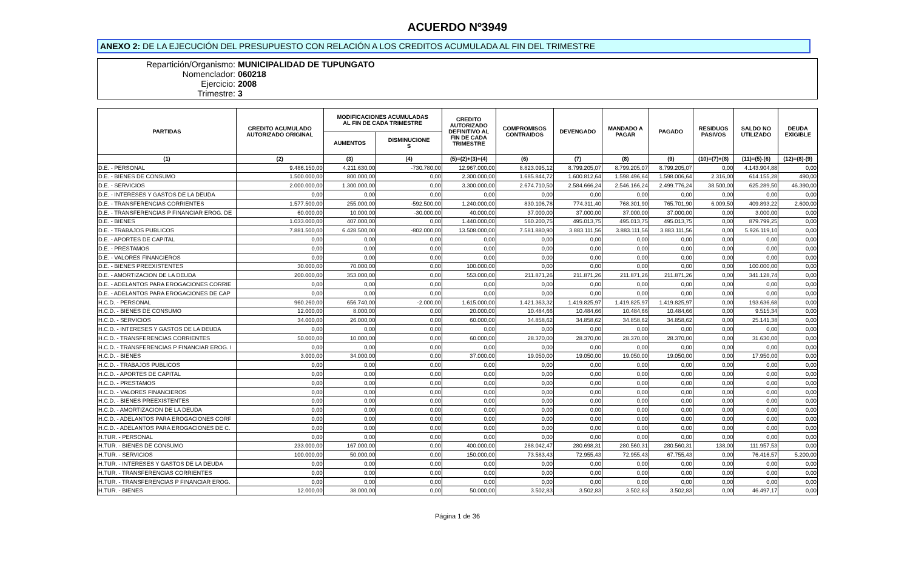ACUERDO Nº3949
ANEXO 2: DE LA EJECUCIÓN DEL PRESUPUESTO CON RELACIÓN A LOS CREDITOS ACUMULADA AL FIN DEL TRIMESTRE
Repartición/Organismo: MUNICIPALIDAD DE TUPUNGATO
Nomenclador: 060218
Ejercicio: 2008
Trimestre: 3
| PARTIDAS | CREDITO ACUMULADO AUTORIZADO ORIGINAL | MODIFICACIONES ACUMULADAS AL FIN DE CADA TRIMESTRE | | CREDITO AUTORIZADO DEFINITIVO AL FIN DE CADA TRIMESTRE | COMPROMISOS CONTRAIDOS | DEVENGADO | MANDADO A PAGAR | PAGADO | RESIDUOS PASIVOS | SALDO NO UTILIZADO | DEUDA EXIGIBLE |
| --- | --- | --- | --- | --- | --- | --- | --- | --- | --- | --- | --- |
| | | AUMENTOS | DISMINUCIONE S | | | | | | | | |
| (1) | (2) | (3) | (4) | (5)=(2)+(3)+(4) | (6) | (7) | (8) | (9) | (10)=(7)+(8) | (11)=(5)-(6) | (12)=(8)-(9) |
| D.E. - PERSONAL | 9.486.150,00 | 4.211.630,00 | -730.780,00 | 12.967.000,00 | 8.823.095,12 | 8.799.205,07 | 8.799.205,07 | 8.799.205,07 | 0,00 | 4.143.904,88 | 0,00 |
| D.E. - BIENES DE CONSUMO | 1.500.000,00 | 800.000,00 | 0,00 | 2.300.000,00 | 1.685.844,72 | 1.600.812,64 | 1.598.496,64 | 1.598.006,64 | 2.316,00 | 614.155,28 | 490,00 |
| D.E. - SERVICIOS | 2.000.000,00 | 1.300.000,00 | 0,00 | 3.300.000,00 | 2.674.710,50 | 2.584.666,24 | 2.546.166,24 | 2.499.776,24 | 38.500,00 | 625.289,50 | 46.390,00 |
| D.E. - INTERESES Y GASTOS DE LA DEUDA | 0,00 | 0,00 | 0,00 | 0,00 | 0,00 | 0,00 | 0,00 | 0,00 | 0,00 | 0,00 | 0,00 |
| D.E. - TRANSFERENCIAS CORRIENTES | 1.577.500,00 | 255.000,00 | -592.500,00 | 1.240.000,00 | 830.106,78 | 774.311,40 | 768.301,90 | 765.701,90 | 6.009,50 | 409.893,22 | 2.600,00 |
| D.E. - TRANSFERENCIAS P FINANCIAR EROG. DE | 60.000,00 | 10.000,00 | -30.000,00 | 40.000,00 | 37.000,00 | 37.000,00 | 37.000,00 | 37.000,00 | 0,00 | 3.000,00 | 0,00 |
| D.E. - BIENES | 1.033.000,00 | 407.000,00 | 0,00 | 1.440.000,00 | 560.200,75 | 495.013,75 | 495.013,75 | 495.013,75 | 0,00 | 879.799,25 | 0,00 |
| D.E. - TRABAJOS PUBLICOS | 7.881.500,00 | 6.428.500,00 | -802.000,00 | 13.508.000,00 | 7.581.880,90 | 3.883.111,56 | 3.883.111,56 | 3.883.111,56 | 0,00 | 5.926.119,10 | 0,00 |
| D.E. - APORTES DE CAPITAL | 0,00 | 0,00 | 0,00 | 0,00 | 0,00 | 0,00 | 0,00 | 0,00 | 0,00 | 0,00 | 0,00 |
| D.E. - PRESTAMOS | 0,00 | 0,00 | 0,00 | 0,00 | 0,00 | 0,00 | 0,00 | 0,00 | 0,00 | 0,00 | 0,00 |
| D.E. - VALORES FINANCIEROS | 0,00 | 0,00 | 0,00 | 0,00 | 0,00 | 0,00 | 0,00 | 0,00 | 0,00 | 0,00 | 0,00 |
| D.E. - BIENES PREEXISTENTES | 30.000,00 | 70.000,00 | 0,00 | 100.000,00 | 0,00 | 0,00 | 0,00 | 0,00 | 0,00 | 100.000,00 | 0,00 |
| D.E. - AMORTIZACION DE LA DEUDA | 200.000,00 | 353.000,00 | 0,00 | 553.000,00 | 211.871,26 | 211.871,26 | 211.871,26 | 211.871,26 | 0,00 | 341.128,74 | 0,00 |
| D.E. - ADELANTOS PARA EROGACIONES CORRIE | 0,00 | 0,00 | 0,00 | 0,00 | 0,00 | 0,00 | 0,00 | 0,00 | 0,00 | 0,00 | 0,00 |
| D.E. - ADELANTOS PARA EROGACIONES DE CAP | 0,00 | 0,00 | 0,00 | 0,00 | 0,00 | 0,00 | 0,00 | 0,00 | 0,00 | 0,00 | 0,00 |
| H.C.D. - PERSONAL | 960.260,00 | 656.740,00 | -2.000,00 | 1.615.000,00 | 1.421.363,32 | 1.419.825,97 | 1.419.825,97 | 1.419.825,97 | 0,00 | 193.636,68 | 0,00 |
| H.C.D. - BIENES DE CONSUMO | 12.000,00 | 8.000,00 | 0,00 | 20.000,00 | 10.484,66 | 10.484,66 | 10.484,66 | 10.484,66 | 0,00 | 9.515,34 | 0,00 |
| H.C.D. - SERVICIOS | 34.000,00 | 26.000,00 | 0,00 | 60.000,00 | 34.858,62 | 34.858,62 | 34.858,62 | 34.858,62 | 0,00 | 25.141,38 | 0,00 |
| H.C.D. - INTERESES Y GASTOS DE LA DEUDA | 0,00 | 0,00 | 0,00 | 0,00 | 0,00 | 0,00 | 0,00 | 0,00 | 0,00 | 0,00 | 0,00 |
| H.C.D. - TRANSFERENCIAS CORRIENTES | 50.000,00 | 10.000,00 | 0,00 | 60.000,00 | 28.370,00 | 28.370,00 | 28.370,00 | 28.370,00 | 0,00 | 31.630,00 | 0,00 |
| H.C.D. - TRANSFERENCIAS P FINANCIAR EROG. I | 0,00 | 0,00 | 0,00 | 0,00 | 0,00 | 0,00 | 0,00 | 0,00 | 0,00 | 0,00 | 0,00 |
| H.C.D. - BIENES | 3.000,00 | 34.000,00 | 0,00 | 37.000,00 | 19.050,00 | 19.050,00 | 19.050,00 | 19.050,00 | 0,00 | 17.950,00 | 0,00 |
| H.C.D. - TRABAJOS PUBLICOS | 0,00 | 0,00 | 0,00 | 0,00 | 0,00 | 0,00 | 0,00 | 0,00 | 0,00 | 0,00 | 0,00 |
| H.C.D. - APORTES DE CAPITAL | 0,00 | 0,00 | 0,00 | 0,00 | 0,00 | 0,00 | 0,00 | 0,00 | 0,00 | 0,00 | 0,00 |
| H.C.D. - PRESTAMOS | 0,00 | 0,00 | 0,00 | 0,00 | 0,00 | 0,00 | 0,00 | 0,00 | 0,00 | 0,00 | 0,00 |
| H.C.D. - VALORES FINANCIEROS | 0,00 | 0,00 | 0,00 | 0,00 | 0,00 | 0,00 | 0,00 | 0,00 | 0,00 | 0,00 | 0,00 |
| H.C.D. - BIENES PREEXISTENTES | 0,00 | 0,00 | 0,00 | 0,00 | 0,00 | 0,00 | 0,00 | 0,00 | 0,00 | 0,00 | 0,00 |
| H.C.D. - AMORTIZACION DE LA DEUDA | 0,00 | 0,00 | 0,00 | 0,00 | 0,00 | 0,00 | 0,00 | 0,00 | 0,00 | 0,00 | 0,00 |
| H.C.D. - ADELANTOS PARA EROGACIONES CORF | 0,00 | 0,00 | 0,00 | 0,00 | 0,00 | 0,00 | 0,00 | 0,00 | 0,00 | 0,00 | 0,00 |
| H.C.D. - ADELANTOS PARA EROGACIONES DE C. | 0,00 | 0,00 | 0,00 | 0,00 | 0,00 | 0,00 | 0,00 | 0,00 | 0,00 | 0,00 | 0,00 |
| H.TUR. - PERSONAL | 0,00 | 0,00 | 0,00 | 0,00 | 0,00 | 0,00 | 0,00 | 0,00 | 0,00 | 0,00 | 0,00 |
| H.TUR. - BIENES DE CONSUMO | 233.000,00 | 167.000,00 | 0,00 | 400.000,00 | 288.042,47 | 280.698,31 | 280.560,31 | 280.560,31 | 138,00 | 111.957,53 | 0,00 |
| H.TUR. - SERVICIOS | 100.000,00 | 50.000,00 | 0,00 | 150.000,00 | 73.583,43 | 72.955,43 | 72.955,43 | 67.755,43 | 0,00 | 76.416,57 | 5.200,00 |
| H.TUR. - INTERESES Y GASTOS DE LA DEUDA | 0,00 | 0,00 | 0,00 | 0,00 | 0,00 | 0,00 | 0,00 | 0,00 | 0,00 | 0,00 | 0,00 |
| H.TUR. - TRANSFERENCIAS CORRIENTES | 0,00 | 0,00 | 0,00 | 0,00 | 0,00 | 0,00 | 0,00 | 0,00 | 0,00 | 0,00 | 0,00 |
| H.TUR. - TRANSFERENCIAS P FINANCIAR EROG. | 0,00 | 0,00 | 0,00 | 0,00 | 0,00 | 0,00 | 0,00 | 0,00 | 0,00 | 0,00 | 0,00 |
| H.TUR. - BIENES | 12.000,00 | 38.000,00 | 0,00 | 50.000,00 | 3.502,83 | 3.502,83 | 3.502,83 | 3.502,83 | 0,00 | 46.497,17 | 0,00 |
Página 1 de 36